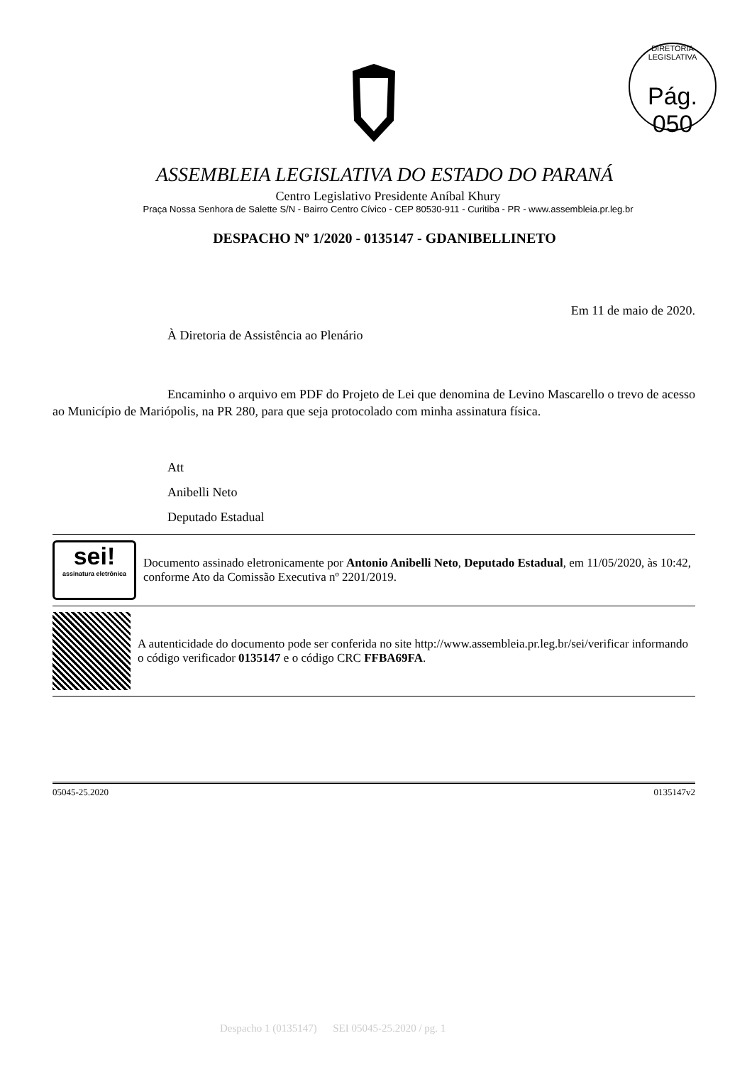DIRETORIA LEGISLATIVA
Pág. 050
ASSEMBLEIA LEGISLATIVA DO ESTADO DO PARANÁ
Centro Legislativo Presidente Aníbal Khury
Praça Nossa Senhora de Salette S/N - Bairro Centro Cívico - CEP 80530-911 - Curitiba - PR - www.assembleia.pr.leg.br
DESPACHO Nº 1/2020 - 0135147 - GDANIBELLINETO
Em 11 de maio de 2020.
À Diretoria de Assistência ao Plenário
Encaminho o arquivo em PDF do Projeto de Lei que denomina de Levino Mascarello o trevo de acesso ao Município de Mariópolis, na PR 280, para que seja protocolado com minha assinatura física.
Att
Anibelli Neto
Deputado Estadual
sei!
assinatura eletrônica
Documento assinado eletronicamente por Antonio Anibelli Neto, Deputado Estadual, em 11/05/2020, às 10:42, conforme Ato da Comissão Executiva nº 2201/2019.
A autenticidade do documento pode ser conferida no site http://www.assembleia.pr.leg.br/sei/verificar informando o código verificador 0135147 e o código CRC FFBA69FA.
05045-25.2020 0135147v2
Despacho 1 (0135147) SEI 05045-25.2020 / pg. 1